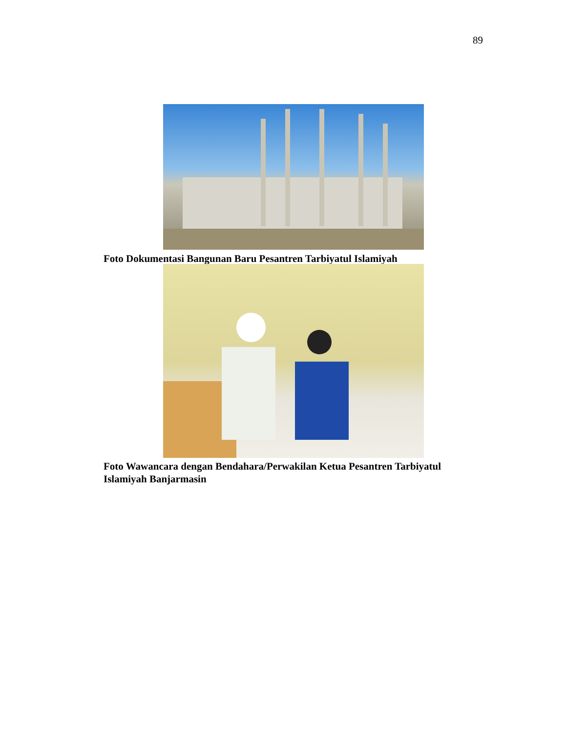89
Foto Dokumentasi Bangunan Baru Pesantren Tarbiyatul Islamiyah
Foto Wawancara dengan Bendahara/Perwakilan Ketua Pesantren Tarbiyatul Islamiyah Banjarmasin